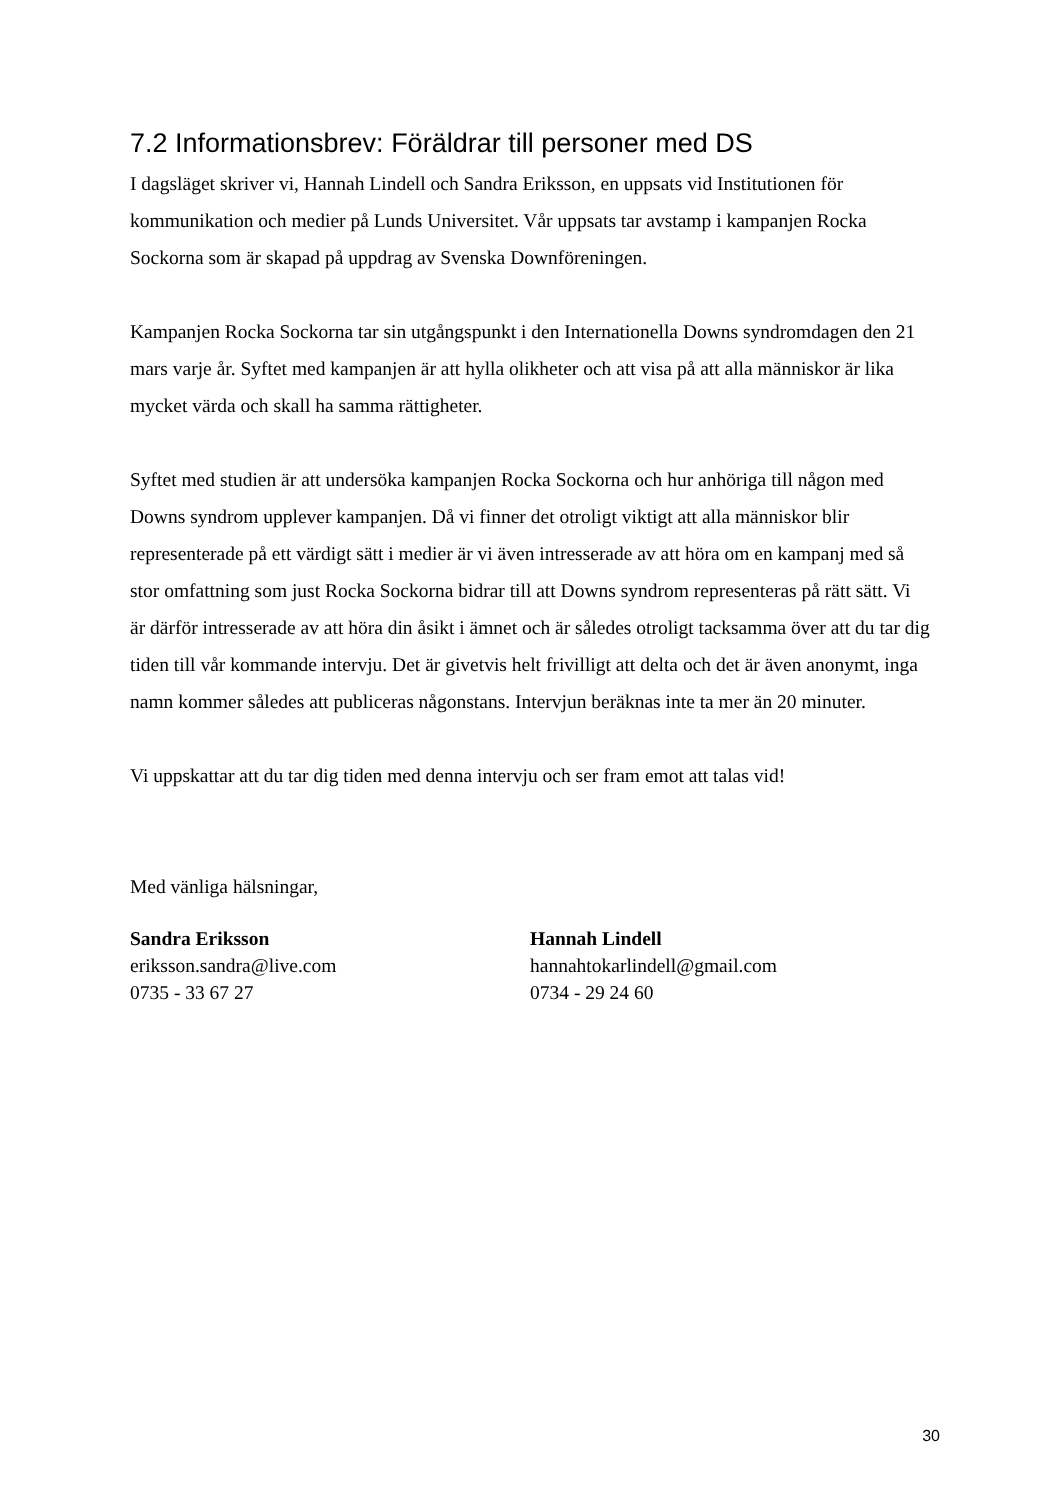7.2 Informationsbrev: Föräldrar till personer med DS
I dagsläget skriver vi, Hannah Lindell och Sandra Eriksson, en uppsats vid Institutionen för kommunikation och medier på Lunds Universitet. Vår uppsats tar avstamp i kampanjen Rocka Sockorna som är skapad på uppdrag av Svenska Downföreningen.
Kampanjen Rocka Sockorna tar sin utgångspunkt i den Internationella Downs syndromdagen den 21 mars varje år. Syftet med kampanjen är att hylla olikheter och att visa på att alla människor är lika mycket värda och skall ha samma rättigheter.
Syftet med studien är att undersöka kampanjen Rocka Sockorna och hur anhöriga till någon med Downs syndrom upplever kampanjen. Då vi finner det otroligt viktigt att alla människor blir representerade på ett värdigt sätt i medier är vi även intresserade av att höra om en kampanj med så stor omfattning som just Rocka Sockorna bidrar till att Downs syndrom representeras på rätt sätt. Vi är därför intresserade av att höra din åsikt i ämnet och är således otroligt tacksamma över att du tar dig tiden till vår kommande intervju. Det är givetvis helt frivilligt att delta och det är även anonymt, inga namn kommer således att publiceras någonstans. Intervjun beräknas inte ta mer än 20 minuter.
Vi uppskattar att du tar dig tiden med denna intervju och ser fram emot att talas vid!
Med vänliga hälsningar,
Sandra Eriksson
eriksson.sandra@live.com
0735 - 33 67 27
Hannah Lindell
hannahtokarlindell@gmail.com
0734 - 29 24 60
30